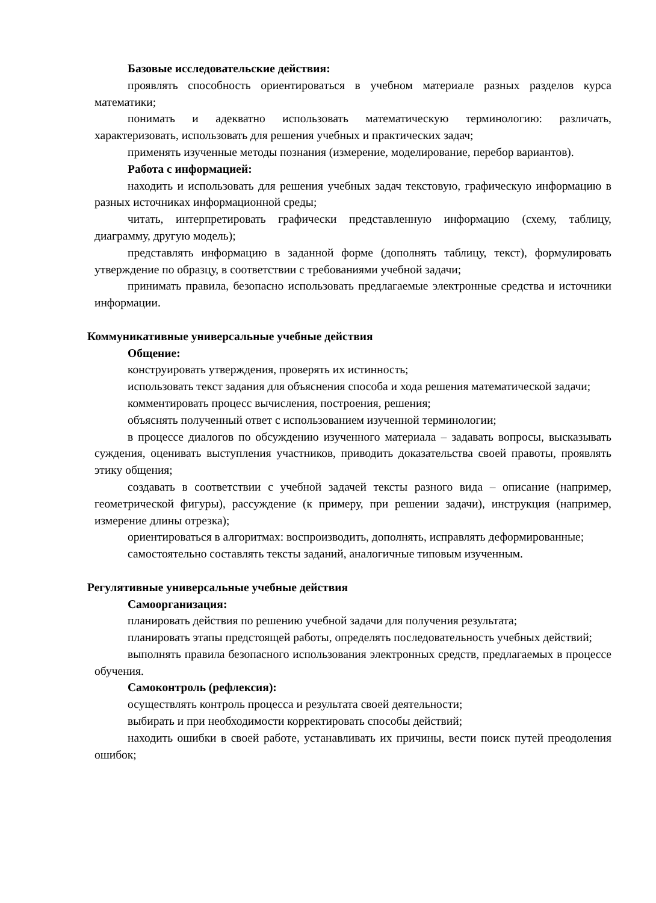Базовые исследовательские действия:
проявлять способность ориентироваться в учебном материале разных разделов курса математики;
понимать и адекватно использовать математическую терминологию: различать, характеризовать, использовать для решения учебных и практических задач;
применять изученные методы познания (измерение, моделирование, перебор вариантов).
Работа с информацией:
находить и использовать для решения учебных задач текстовую, графическую информацию в разных источниках информационной среды;
читать, интерпретировать графически представленную информацию (схему, таблицу, диаграмму, другую модель);
представлять информацию в заданной форме (дополнять таблицу, текст), формулировать утверждение по образцу, в соответствии с требованиями учебной задачи;
принимать правила, безопасно использовать предлагаемые электронные средства и источники информации.
Коммуникативные универсальные учебные действия
Общение:
конструировать утверждения, проверять их истинность;
использовать текст задания для объяснения способа и хода решения математической задачи;
комментировать процесс вычисления, построения, решения;
объяснять полученный ответ с использованием изученной терминологии;
в процессе диалогов по обсуждению изученного материала – задавать вопросы, высказывать суждения, оценивать выступления участников, приводить доказательства своей правоты, проявлять этику общения;
создавать в соответствии с учебной задачей тексты разного вида – описание (например, геометрической фигуры), рассуждение (к примеру, при решении задачи), инструкция (например, измерение длины отрезка);
ориентироваться в алгоритмах: воспроизводить, дополнять, исправлять деформированные;
самостоятельно составлять тексты заданий, аналогичные типовым изученным.
Регулятивные универсальные учебные действия
Самоорганизация:
планировать действия по решению учебной задачи для получения результата;
планировать этапы предстоящей работы, определять последовательность учебных действий;
выполнять правила безопасного использования электронных средств, предлагаемых в процессе обучения.
Самоконтроль (рефлексия):
осуществлять контроль процесса и результата своей деятельности;
выбирать и при необходимости корректировать способы действий;
находить ошибки в своей работе, устанавливать их причины, вести поиск путей преодоления ошибок;